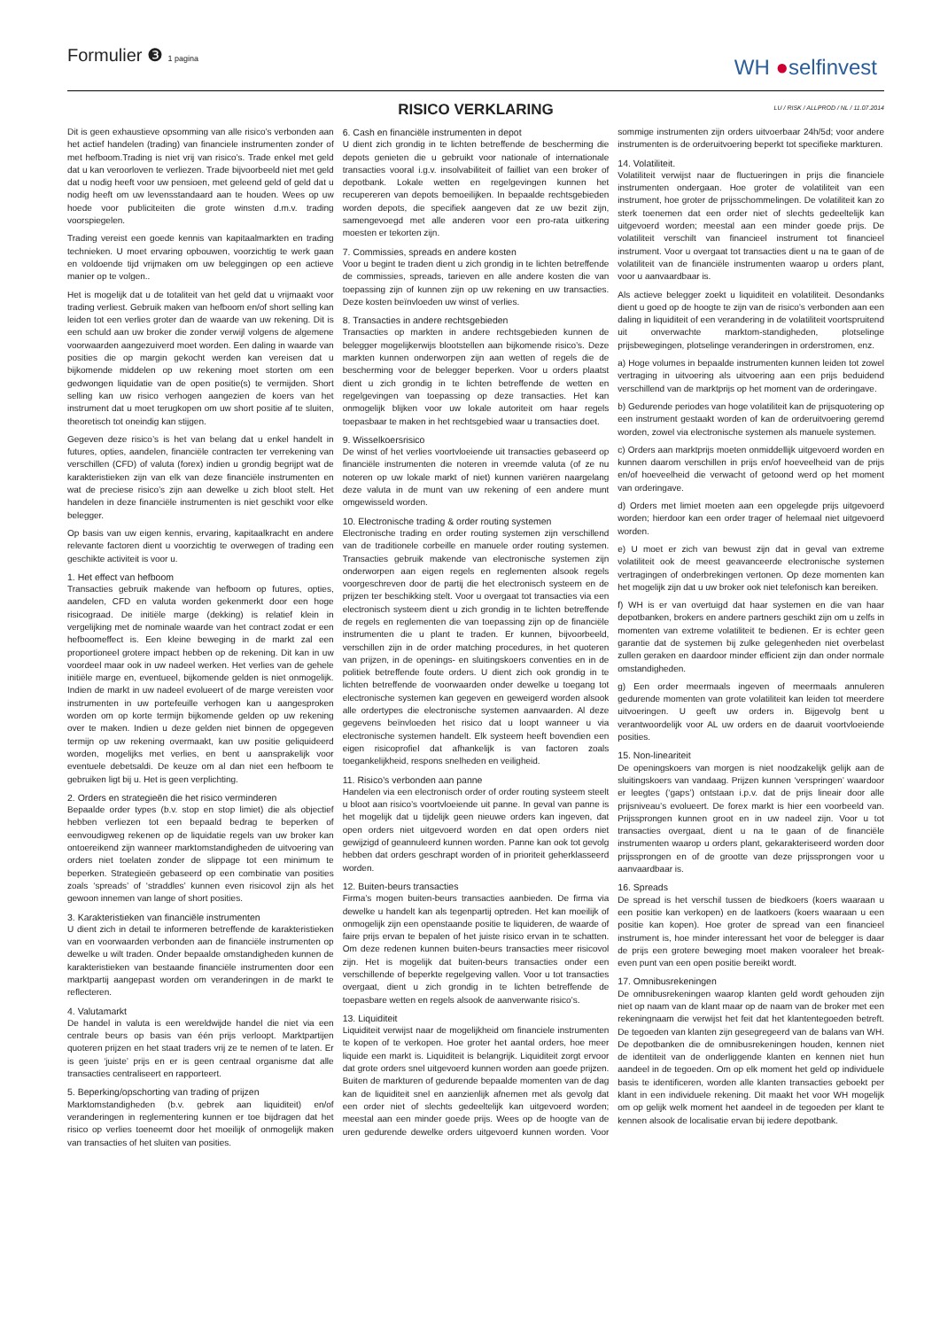Formulier ❸ 1 pagina
WH ●selfinvest
RISICO VERKLARING LU / RISK / ALLPROD / NL / 11.07.2014
Dit is geen exhaustieve opsomming van alle risico’s verbonden aan het actief handelen (trading) van financiele instrumenten zonder of met hefboom.Trading is niet vrij van risico’s. Trade enkel met geld dat u kan veroorloven te verliezen. Trade bijvoorbeeld niet met geld dat u nodig heeft voor uw pensioen, met geleend geld of geld dat u nodig heeft om uw levensstandaard aan te houden. Wees op uw hoede voor publiciteiten die grote winsten d.m.v. trading voorspiegelen.
Trading vereist een goede kennis van kapitaalmarkten en trading technieken. U moet ervaring opbouwen, voorzichtig te werk gaan en voldoende tijd vrijmaken om uw beleggingen op een actieve manier op te volgen..
Het is mogelijk dat u de totaliteit van het geld dat u vrijmaakt voor trading verliest. Gebruik maken van hefboom en/of short selling kan leiden tot een verlies groter dan de waarde van uw rekening. Dit is een schuld aan uw broker die zonder verwijl volgens de algemene voorwaarden aangezuiverd moet worden. Een daling in waarde van posities die op margin gekocht werden kan vereisen dat u bijkomende middelen op uw rekening moet storten om een gedwongen liquidatie van de open positie(s) te vermijden. Short selling kan uw risico verhogen aangezien de koers van het instrument dat u moet terugkopen om uw short positie af te sluiten, theoretisch tot oneindig kan stijgen.
Gegeven deze risico’s is het van belang dat u enkel handelt in futures, opties, aandelen, financiële contracten ter verrekening van verschillen (CFD) of valuta (forex) indien u grondig begrijpt wat de karakteristieken zijn van elk van deze financiële instrumenten en wat de preciese risico’s zijn aan dewelke u zich bloot stelt. Het handelen in deze financiële instrumenten is niet geschikt voor elke belegger.
Op basis van uw eigen kennis, ervaring, kapitaalkracht en andere relevante factoren dient u voorzichtig te overwegen of trading een geschikte activiteit is voor u.
1. Het effect van hefboom
Transacties gebruik makende van hefboom op futures, opties, aandelen, CFD en valuta worden gekenmerkt door een hoge risicograad. De initiële marge (dekking) is relatief klein in vergelijking met de nominale waarde van het contract zodat er een hefboomeffect is. Een kleine beweging in de markt zal een proportioneel grotere impact hebben op de rekening. Dit kan in uw voordeel maar ook in uw nadeel werken. Het verlies van de gehele initiële marge en, eventueel, bijkomende gelden is niet onmogelijk. Indien de markt in uw nadeel evolueert of de marge vereisten voor instrumenten in uw portefeuille verhogen kan u aangesproken worden om op korte termijn bijkomende gelden op uw rekening over te maken. Indien u deze gelden niet binnen de opgegeven termijn op uw rekening overmaakt, kan uw positie geliquideerd worden, mogelijks met verlies, en bent u aansprakelijk voor eventuele debetsaldi. De keuze om al dan niet een hefboom te gebruiken ligt bij u. Het is geen verplichting.
2. Orders en strategieën die het risico verminderen
Bepaalde order types (b.v. stop en stop limiet) die als objectief hebben verliezen tot een bepaald bedrag te beperken of eenvoudigweg rekenen op de liquidatie regels van uw broker kan ontoereikend zijn wanneer marktomstandigheden de uitvoering van orders niet toelaten zonder de slippage tot een minimum te beperken. Strategieën gebaseerd op een combinatie van posities zoals ‘spreads’ of ‘straddles’ kunnen even risicovol zijn als het gewoon innemen van lange of short posities.
3. Karakteristieken van financiële instrumenten
U dient zich in detail te informeren betreffende de karakteristieken van en voorwaarden verbonden aan de financiële instrumenten op dewelke u wilt traden. Onder bepaalde omstandigheden kunnen de karakteristieken van bestaande financiële instrumenten door een marktpartij aangepast worden om veranderingen in de markt te reflecteren.
4. Valutamarkt
De handel in valuta is een wereldwijde handel die niet via een centrale beurs op basis van één prijs verloopt. Marktpartijen quoteren prijzen en het staat traders vrij ze te nemen of te laten. Er is geen ‘juiste’ prijs en er is geen centraal organisme dat alle transacties centraliseert en rapporteert.
5. Beperking/opschorting van trading of prijzen
Marktomstandigheden (b.v. gebrek aan liquiditeit) en/of veranderingen in reglementering kunnen er toe bijdragen dat het risico op verlies toeneemt door het moeilijk of onmogelijk maken van transacties of het sluiten van posities.
6. Cash en financiële instrumenten in depot
U dient zich grondig in te lichten betreffende de bescherming die depots genieten die u gebruikt voor nationale of internationale transacties vooral i.g.v. insolvabiliteit of failliet van een broker of depotbank. Lokale wetten en regelgevingen kunnen het recupereren van depots bemoeilijken. In bepaalde rechtsgebieden worden depots, die specifiek aangeven dat ze uw bezit zijn, samengevoegd met alle anderen voor een pro-rata uitkering moesten er tekorten zijn.
7. Commissies, spreads en andere kosten
Voor u begint te traden dient u zich grondig in te lichten betreffende de commissies, spreads, tarieven en alle andere kosten die van toepassing zijn of kunnen zijn op uw rekening en uw transacties. Deze kosten beïnvloeden uw winst of verlies.
8. Transacties in andere rechtsgebieden
Transacties op markten in andere rechtsgebieden kunnen de belegger mogelijkerwijs blootstellen aan bijkomende risico’s. Deze markten kunnen onderworpen zijn aan wetten of regels die de bescherming voor de belegger beperken. Voor u orders plaatst dient u zich grondig in te lichten betreffende de wetten en regelgevingen van toepassing op deze transacties. Het kan onmogelijk blijken voor uw lokale autoriteit om haar regels toepasbaar te maken in het rechtsgebied waar u transacties doet.
9. Wisselkoersrisico
De winst of het verlies voortvloeiende uit transacties gebaseerd op financiële instrumenten die noteren in vreemde valuta (of ze nu noteren op uw lokale markt of niet) kunnen variëren naargelang deze valuta in de munt van uw rekening of een andere munt omgewisseld worden.
10. Electronische trading & order routing systemen
Electronische trading en order routing systemen zijn verschillend van de traditionele corbeille en manuele order routing systemen. Transacties gebruik makende van electronische systemen zijn onderworpen aan eigen regels en reglementen alsook regels voorgeschreven door de partij die het electronisch systeem en de prijzen ter beschikking stelt. Voor u overgaat tot transacties via een electronisch systeem dient u zich grondig in te lichten betreffende de regels en reglementen die van toepassing zijn op de financiële instrumenten die u plant te traden. Er kunnen, bijvoorbeeld, verschillen zijn in de order matching procedures, in het quoteren van prijzen, in de openings- en sluitingskoers conventies en in de politiek betreffende foute orders. U dient zich ook grondig in te lichten betreffende de voorwaarden onder dewelke u toegang tot electronische systemen kan gegeven en geweigerd worden alsook alle ordertypes die electronische systemen aanvaarden. Al deze gegevens beïnvloeden het risico dat u loopt wanneer u via electronische systemen handelt. Elk systeem heeft bovendien een eigen risicoprofiel dat afhankelijk is van factoren zoals toegankelijkheid, respons snelheden en veiligheid.
11. Risico’s verbonden aan panne
Handelen via een electronisch order of order routing systeem steelt u bloot aan risico’s voortvloeiende uit panne. In geval van panne is het mogelijk dat u tijdelijk geen nieuwe orders kan ingeven, dat open orders niet uitgevoerd worden en dat open orders niet gewijzigd of geannuleerd kunnen worden. Panne kan ook tot gevolg hebben dat orders geschrapt worden of in prioriteit geherklasseerd worden.
12. Buiten-beurs transacties
Firma’s mogen buiten-beurs transacties aanbieden. De firma via dewelke u handelt kan als tegenpartij optreden. Het kan moeilijk of onmogelijk zijn een openstaande positie te liquideren, de waarde of faire prijs ervan te bepalen of het juiste risico ervan in te schatten. Om deze redenen kunnen buiten-beurs transacties meer risicovol zijn. Het is mogelijk dat buiten-beurs transacties onder een verschillende of beperkte regelgeving vallen. Voor u tot transacties overgaat, dient u zich grondig in te lichten betreffende de toepasbare wetten en regels alsook de aanverwante risico’s.
13. Liquiditeit
Liquiditeit verwijst naar de mogelijkheid om financiele instrumenten te kopen of te verkopen. Hoe groter het aantal orders, hoe meer liquide een markt is. Liquiditeit is belangrijk. Liquiditeit zorgt ervoor dat grote orders snel uitgevoerd kunnen worden aan goede prijzen. Buiten de markturen of gedurende bepaalde momenten van de dag kan de liquiditeit snel en aanzienlijk afnemen met als gevolg dat een order niet of slechts gedeeltelijk kan uitgevoerd worden; meestal aan een minder goede prijs. Wees op de hoogte van de uren gedurende dewelke orders uitgevoerd kunnen worden. Voor sommige instrumenten zijn orders uitvoerbaar 24h/5d; voor andere instrumenten is de orderuitvoering beperkt tot specifieke markturen.
14. Volatiliteit.
Volatiliteit verwijst naar de fluctueringen in prijs die financiele instrumenten ondergaan. Hoe groter de volatiliteit van een instrument, hoe groter de prijsschommelingen. De volatiliteit kan zo sterk toenemen dat een order niet of slechts gedeeltelijk kan uitgevoerd worden; meestal aan een minder goede prijs. De volatiliteit verschilt van financieel instrument tot financieel instrument. Voor u overgaat tot transacties dient u na te gaan of de volatiliteit van de financiële instrumenten waarop u orders plant, voor u aanvaardbaar is.
Als actieve belegger zoekt u liquiditeit en volatiliteit. Desondanks dient u goed op de hoogte te zijn van de risico’s verbonden aan een daling in liquiditeit of een verandering in de volatiliteit voortspruitend uit onverwachte marktom-standigheden, plotselinge prijsbewegingen, plotselinge veranderingen in orderstromen, enz.
a) Hoge volumes in bepaalde instrumenten kunnen leiden tot zowel vertraging in uitvoering als uitvoering aan een prijs beduidend verschillend van de marktprijs op het moment van de orderingave.
b) Gedurende periodes van hoge volatiliteit kan de prijsquotering op een instrument gestaakt worden of kan de orderuitvoering geremd worden, zowel via electronische systemen als manuele systemen.
c) Orders aan marktprijs moeten onmiddellijk uitgevoerd worden en kunnen daarom verschillen in prijs en/of hoeveelheid van de prijs en/of hoeveelheid die verwacht of getoond werd op het moment van orderingave.
d) Orders met limiet moeten aan een opgelegde prijs uitgevoerd worden; hierdoor kan een order trager of helemaal niet uitgevoerd worden.
e) U moet er zich van bewust zijn dat in geval van extreme volatiliteit ook de meest geavanceerde electronische systemen vertragingen of onderbrekingen vertonen. Op deze momenten kan het mogelijk zijn dat u uw broker ook niet telefonisch kan bereiken.
f) WH is er van overtuigd dat haar systemen en die van haar depotbanken, brokers en andere partners geschikt zijn om u zelfs in momenten van extreme volatiliteit te bedienen. Er is echter geen garantie dat de systemen bij zulke gelegenheden niet overbelast zullen geraken en daardoor minder efficient zijn dan onder normale omstandigheden.
g) Een order meermaals ingeven of meermaals annuleren gedurende momenten van grote volatiliteit kan leiden tot meerdere uitvoeringen. U geeft uw orders in. Bijgevolg bent u verantwoordelijk voor AL uw orders en de daaruit voortvloeiende posities.
15. Non-lineariteit
De openingskoers van morgen is niet noodzakelijk gelijk aan de sluitingskoers van vandaag. Prijzen kunnen ‘verspringen’ waardoor er leegtes (‘gaps’) ontstaan i.p.v. dat de prijs lineair door alle prijsniveau’s evolueert. De forex markt is hier een voorbeeld van. Prijssprongen kunnen groot en in uw nadeel zijn. Voor u tot transacties overgaat, dient u na te gaan of de financiële instrumenten waarop u orders plant, gekarakteriseerd worden door prijssprongen en of de grootte van deze prijssprongen voor u aanvaardbaar is.
16. Spreads
De spread is het verschil tussen de biedkoers (koers waaraan u een positie kan verkopen) en de laatkoers (koers waaraan u een positie kan kopen). Hoe groter de spread van een financieel instrument is, hoe minder interessant het voor de belegger is daar de prijs een grotere beweging moet maken vooraleer het break-even punt van een open positie bereikt wordt.
17. Omnibusrekeningen
De omnibusrekeningen waarop klanten geld wordt gehouden zijn niet op naam van de klant maar op de naam van de broker met een rekeningnaam die verwijst het feit dat het klantentegoeden betreft. De tegoeden van klanten zijn gesegregeerd van de balans van WH. De depotbanken die de omnibusrekeningen houden, kennen niet de identiteit van de onderliggende klanten en kennen niet hun aandeel in de tegoeden. Om op elk moment het geld op individuele basis te identificeren, worden alle klanten transacties geboekt per klant in een individuele rekening. Dit maakt het voor WH mogelijk om op gelijk welk moment het aandeel in de tegoeden per klant te kennen alsook de localisatie ervan bij iedere depotbank.